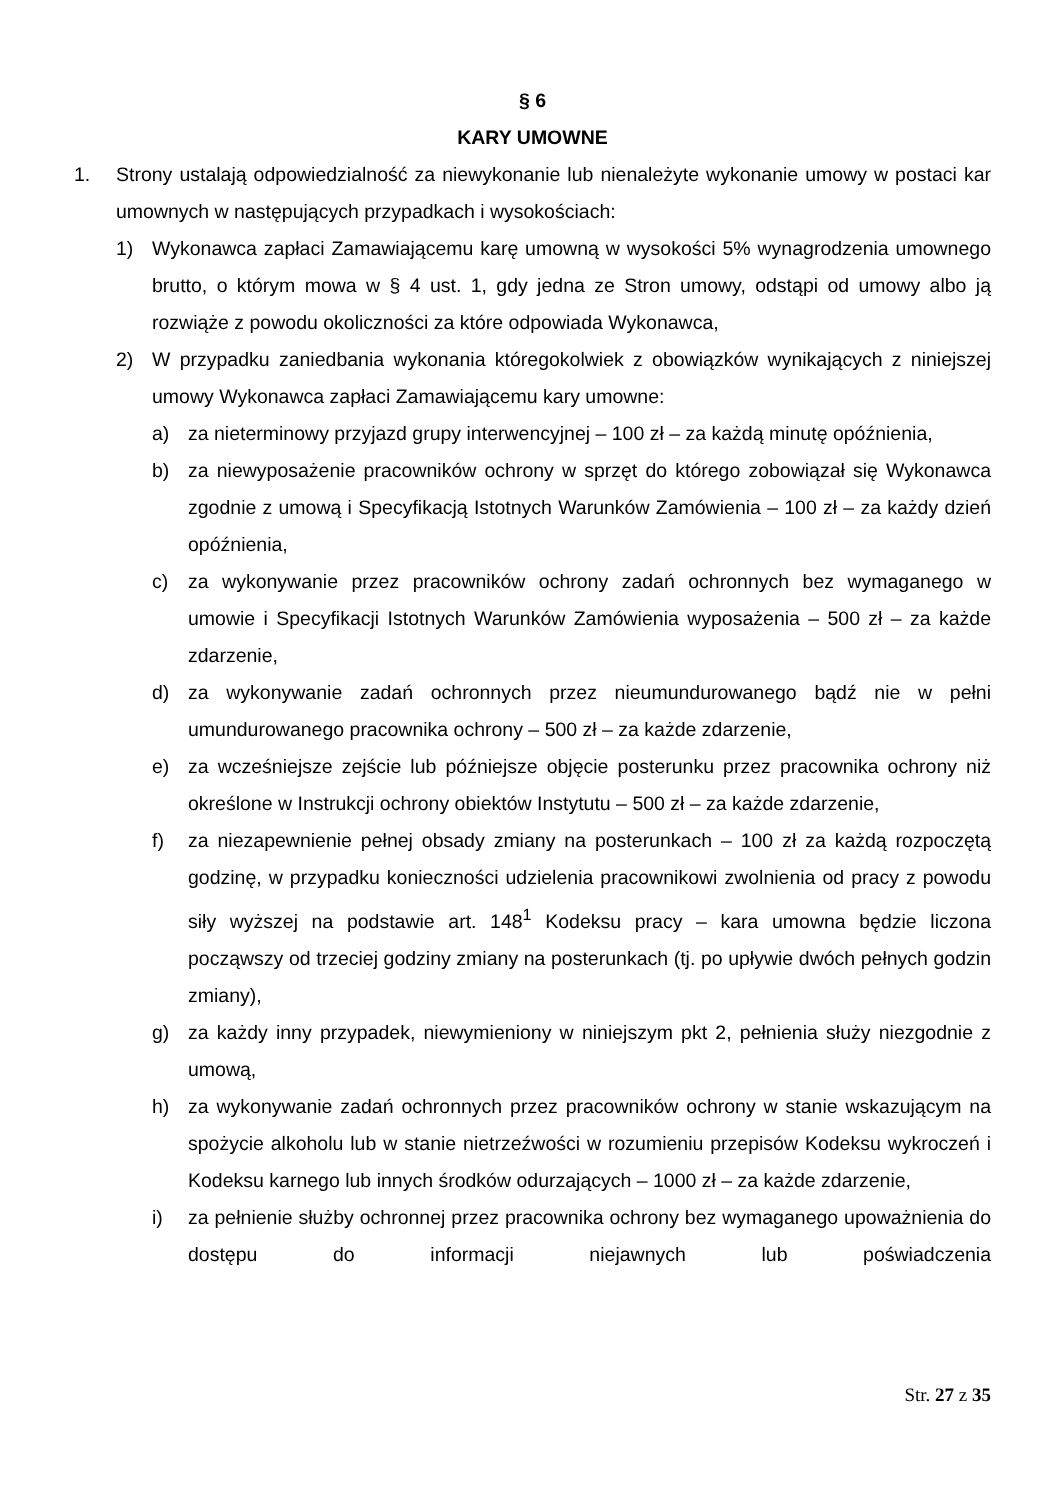§ 6
KARY UMOWNE
1. Strony ustalają odpowiedzialność za niewykonanie lub nienależyte wykonanie umowy w postaci kar umownych w następujących przypadkach i wysokościach:
1) Wykonawca zapłaci Zamawiającemu karę umowną w wysokości 5% wynagrodzenia umownego brutto, o którym mowa w § 4 ust. 1, gdy jedna ze Stron umowy, odstąpi od umowy albo ją rozwiąże z powodu okoliczności za które odpowiada Wykonawca,
2) W przypadku zaniedbania wykonania któregokolwiek z obowiązków wynikających z niniejszej umowy Wykonawca zapłaci Zamawiającemu kary umowne:
a) za nieterminowy przyjazd grupy interwencyjnej – 100 zł – za każdą minutę opóźnienia,
b) za niewyposażenie pracowników ochrony w sprzęt do którego zobowiązał się Wykonawca zgodnie z umową i Specyfikacją Istotnych Warunków Zamówienia – 100 zł – za każdy dzień opóźnienia,
c) za wykonywanie przez pracowników ochrony zadań ochronnych bez wymaganego w umowie i Specyfikacji Istotnych Warunków Zamówienia wyposażenia – 500 zł – za każde zdarzenie,
d) za wykonywanie zadań ochronnych przez nieumundurowanego bądź nie w pełni umundurowanego pracownika ochrony – 500 zł – za każde zdarzenie,
e) za wcześniejsze zejście lub późniejsze objęcie posterunku przez pracownika ochrony niż określone w Instrukcji ochrony obiektów Instytutu – 500 zł – za każde zdarzenie,
f) za niezapewnienie pełnej obsady zmiany na posterunkach – 100 zł za każdą rozpoczętą godzinę, w przypadku konieczności udzielenia pracownikowi zwolnienia od pracy z powodu siły wyższej na podstawie art. 148<sup>1</sup> Kodeksu pracy – kara umowna będzie liczona począwszy od trzeciej godziny zmiany na posterunkach (tj. po upływie dwóch pełnych godzin zmiany),
g) za każdy inny przypadek, niewymieniony w niniejszym pkt 2, pełnienia służy niezgodnie z umową,
h) za wykonywanie zadań ochronnych przez pracowników ochrony w stanie wskazującym na spożycie alkoholu lub w stanie nietrzeźwości w rozumieniu przepisów Kodeksu wykroczeń i Kodeksu karnego lub innych środków odurzających – 1000 zł – za każde zdarzenie,
i) za pełnienie służby ochronnej przez pracownika ochrony bez wymaganego upoważnienia do dostępu do informacji niejawnych lub poświadczenia
Str. 27 z 35